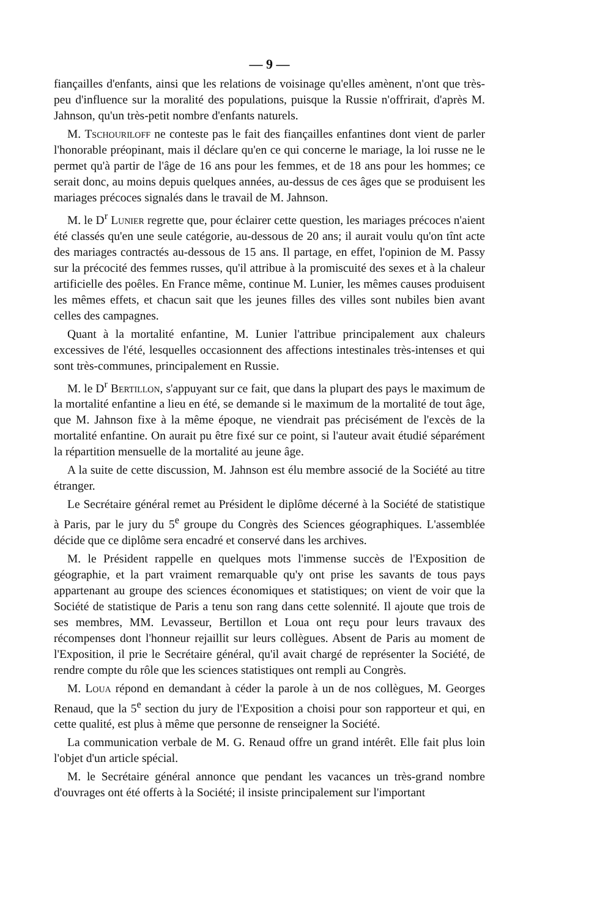— 9 —
fiançailles d'enfants, ainsi que les relations de voisinage qu'elles amènent, n'ont que très-peu d'influence sur la moralité des populations, puisque la Russie n'offrirait, d'après M. Jahnson, qu'un très-petit nombre d'enfants naturels.
M. Tschouriloff ne conteste pas le fait des fiançailles enfantines dont vient de parler l'honorable préopinant, mais il déclare qu'en ce qui concerne le mariage, la loi russe ne le permet qu'à partir de l'âge de 16 ans pour les femmes, et de 18 ans pour les hommes; ce serait donc, au moins depuis quelques années, au-dessus de ces âges que se produisent les mariages précoces signalés dans le travail de M. Jahnson.
M. le D<sup>r</sup> Lunier regrette que, pour éclairer cette question, les mariages précoces n'aient été classés qu'en une seule catégorie, au-dessous de 20 ans; il aurait voulu qu'on tînt acte des mariages contractés au-dessous de 15 ans. Il partage, en effet, l'opinion de M. Passy sur la précocité des femmes russes, qu'il attribue à la promiscuité des sexes et à la chaleur artificielle des poêles. En France même, continue M. Lunier, les mêmes causes produisent les mêmes effets, et chacun sait que les jeunes filles des villes sont nubiles bien avant celles des campagnes.
Quant à la mortalité enfantine, M. Lunier l'attribue principalement aux chaleurs excessives de l'été, lesquelles occasionnent des affections intestinales très-intenses et qui sont très-communes, principalement en Russie.
M. le D<sup>r</sup> Bertillon, s'appuyant sur ce fait, que dans la plupart des pays le maximum de la mortalité enfantine a lieu en été, se demande si le maximum de la mortalité de tout âge, que M. Jahnson fixe à la même époque, ne viendrait pas précisément de l'excès de la mortalité enfantine. On aurait pu être fixé sur ce point, si l'auteur avait étudié séparément la répartition mensuelle de la mortalité au jeune âge.
A la suite de cette discussion, M. Jahnson est élu membre associé de la Société au titre étranger.
Le Secrétaire général remet au Président le diplôme décerné à la Société de statistique à Paris, par le jury du 5<sup>e</sup> groupe du Congrès des Sciences géographiques. L'assemblée décide que ce diplôme sera encadré et conservé dans les archives.
M. le Président rappelle en quelques mots l'immense succès de l'Exposition de géographie, et la part vraiment remarquable qu'y ont prise les savants de tous pays appartenant au groupe des sciences économiques et statistiques; on vient de voir que la Société de statistique de Paris a tenu son rang dans cette solennité. Il ajoute que trois de ses membres, MM. Levasseur, Bertillon et Loua ont reçu pour leurs travaux des récompenses dont l'honneur rejaillit sur leurs collègues. Absent de Paris au moment de l'Exposition, il prie le Secrétaire général, qu'il avait chargé de représenter la Société, de rendre compte du rôle que les sciences statistiques ont rempli au Congrès.
M. Loua répond en demandant à céder la parole à un de nos collègues, M. Georges Renaud, que la 5<sup>e</sup> section du jury de l'Exposition a choisi pour son rapporteur et qui, en cette qualité, est plus à même que personne de renseigner la Société.
La communication verbale de M. G. Renaud offre un grand intérêt. Elle fait plus loin l'objet d'un article spécial.
M. le Secrétaire général annonce que pendant les vacances un très-grand nombre d'ouvrages ont été offerts à la Société; il insiste principalement sur l'important